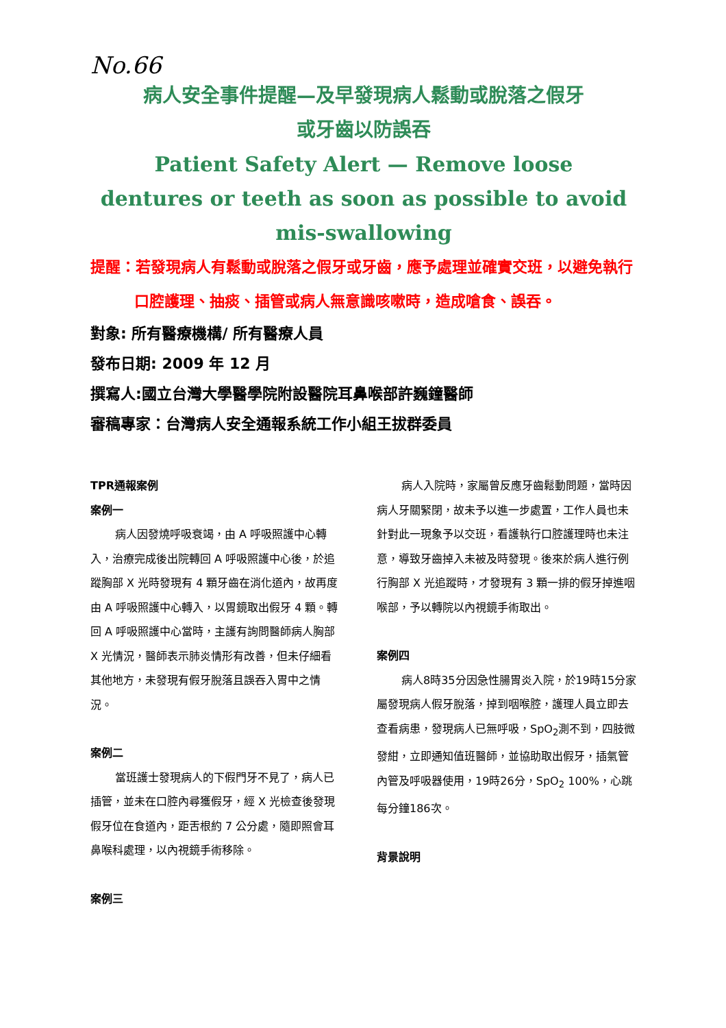No.66
病人安全事件提醒—及早發現病人鬆動或脫落之假牙
或牙齒以防誤吞
Patient Safety Alert — Remove loose
dentures or teeth as soon as possible to avoid
mis-swallowing
提醒：若發現病人有鬆動或脫落之假牙或牙齒，應予處理並確實交班，以避免執行口腔護理、抽痰、插管或病人無意識咳嗽時，造成嗆食、誤吞。
對象: 所有醫療機構/ 所有醫療人員
發布日期: 2009 年 12 月
撰寫人:國立台灣大學醫學院附設醫院耳鼻喉部許巍鐘醫師
審稿專家：台灣病人安全通報系統工作小組王拔群委員
TPR通報案例
案例一
病人因發燒呼吸衰竭，由 A 呼吸照護中心轉入，治療完成後出院轉回 A 呼吸照護中心後，於追蹤胸部 X 光時發現有 4 顆牙齒在消化道內，故再度由 A 呼吸照護中心轉入，以胃鏡取出假牙 4 顆。轉回 A 呼吸照護中心當時，主護有詢問醫師病人胸部 X 光情況，醫師表示肺炎情形有改善，但未仔細看其他地方，未發現有假牙脫落且誤吞入胃中之情況。
案例二
當班護士發現病人的下假門牙不見了，病人已插管，並未在口腔內尋獲假牙，經 X 光檢查後發現假牙位在食道內，距舌根約 7 公分處，隨即照會耳鼻喉科處理，以內視鏡手術移除。
案例三
病人入院時，家屬曾反應牙齒鬆動問題，當時因病人牙關緊閉，故未予以進一步處置，工作人員也未針對此一現象予以交班，看護執行口腔護理時也未注意，導致牙齒掉入未被及時發現。後來於病人進行例行胸部 X 光追蹤時，才發現有 3 顆一排的假牙掉進咽喉部，予以轉院以內視鏡手術取出。
案例四
病人8時35分因急性腸胃炎入院，於19時15分家屬發現病人假牙脫落，掉到咽喉腔，護理人員立即去查看病患，發現病人已無呼吸，SpO<sub>2</sub>測不到，四肢微發紺，立即通知值班醫師，並協助取出假牙，插氣管內管及呼吸器使用，19時26分，SpO<sub>2</sub> 100%，心跳每分鐘186次。
背景說明